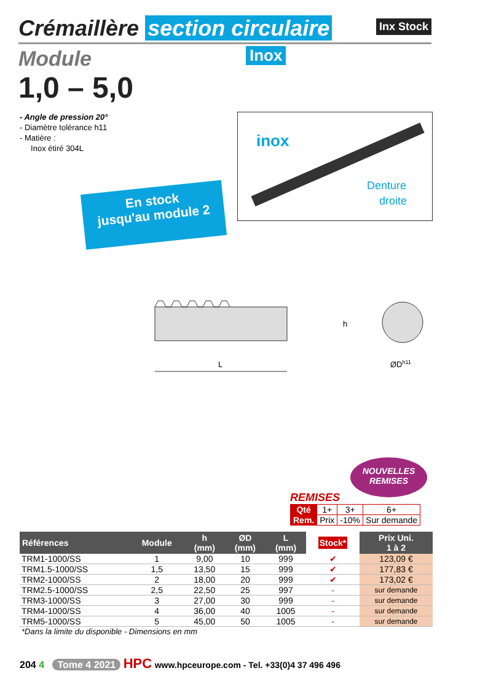Crémaillère section circulaire
Inx Stock
Module
Inox
1,0 – 5,0
- Angle de pression 20°
- Diamètre tolérance h11
- Matière :
Inox étiré 304L
inox
Denture
droite
En stock
jusqu'au module 2
L
h
ØDh11
NOUVELLES
REMISES
REMISES
| Qté | 1+ | 3+ | 6+ |
| Rem. | Prix | -10% | Sur demande |
| Références | Module | h (mm) | ØD (mm) | L (mm) | Stock* | Prix Uni. 1 à 2 |
| --- | --- | --- | --- | --- | --- | --- |
| TRM1-1000/SS | 1 | 9,00 | 10 | 999 | ✔ | 123,09 € |
| TRM1.5-1000/SS | 1,5 | 13,50 | 15 | 999 | ✔ | 177,83 € |
| TRM2-1000/SS | 2 | 18,00 | 20 | 999 | ✔ | 173,02 € |
| TRM2.5-1000/SS | 2,5 | 22,50 | 25 | 997 | - | sur demande |
| TRM3-1000/SS | 3 | 27,00 | 30 | 999 | - | sur demande |
| TRM4-1000/SS | 4 | 36,00 | 40 | 1005 | - | sur demande |
| TRM5-1000/SS | 5 | 45,00 | 50 | 1005 | - | sur demande |
| *Dans la limite du disponible - Dimensions en mm | | | | | | |
204 4 Tome 4 2021 HPC www.hpceurope.com - Tel. +33(0)4 37 496 496